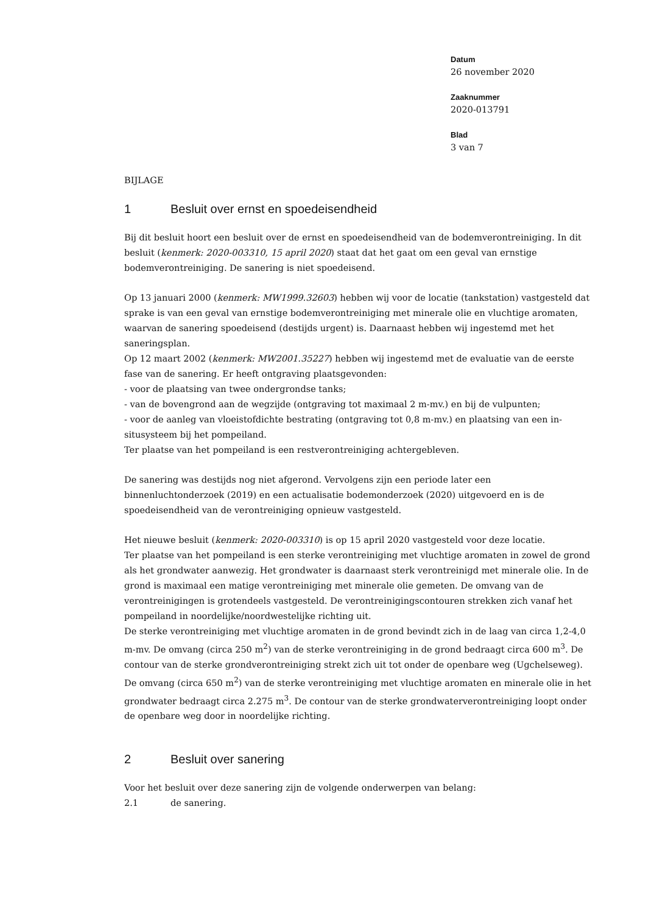Datum
26 november 2020
Zaaknummer
2020-013791
Blad
3 van 7
BIJLAGE
1 Besluit over ernst en spoedeisendheid
Bij dit besluit hoort een besluit over de ernst en spoedeisendheid van de bodemverontreiniging. In dit besluit (kenmerk: 2020-003310, 15 april 2020) staat dat het gaat om een geval van ernstige bodemverontreiniging. De sanering is niet spoedeisend.
Op 13 januari 2000 (kenmerk: MW1999.32603) hebben wij voor de locatie (tankstation) vastgesteld dat sprake is van een geval van ernstige bodemverontreiniging met minerale olie en vluchtige aromaten, waarvan de sanering spoedeisend (destijds urgent) is. Daarnaast hebben wij ingestemd met het saneringsplan.
Op 12 maart 2002 (kenmerk: MW2001.35227) hebben wij ingestemd met de evaluatie van de eerste fase van de sanering. Er heeft ontgraving plaatsgevonden:
- voor de plaatsing van twee ondergrondse tanks;
- van de bovengrond aan de wegzijde (ontgraving tot maximaal 2 m-mv.) en bij de vulpunten;
- voor de aanleg van vloeistofdichte bestrating (ontgraving tot 0,8 m-mv.) en plaatsing van een in-situsysteem bij het pompeiland.
Ter plaatse van het pompeiland is een restverontreiniging achtergebleven.
De sanering was destijds nog niet afgerond. Vervolgens zijn een periode later een binnenluchtonderzoek (2019) en een actualisatie bodemonderzoek (2020) uitgevoerd en is de spoedeisendheid van de verontreiniging opnieuw vastgesteld.
Het nieuwe besluit (kenmerk: 2020-003310) is op 15 april 2020 vastgesteld voor deze locatie.
Ter plaatse van het pompeiland is een sterke verontreiniging met vluchtige aromaten in zowel de grond als het grondwater aanwezig. Het grondwater is daarnaast sterk verontreinigd met minerale olie. In de grond is maximaal een matige verontreiniging met minerale olie gemeten. De omvang van de verontreinigingen is grotendeels vastgesteld. De verontreinigingscontouren strekken zich vanaf het pompeiland in noordelijke/noordwestelijke richting uit.
De sterke verontreiniging met vluchtige aromaten in de grond bevindt zich in de laag van circa 1,2-4,0 m-mv. De omvang (circa 250 m<sup>2</sup>) van de sterke verontreiniging in de grond bedraagt circa 600 m<sup>3</sup>. De contour van de sterke grondverontreiniging strekt zich uit tot onder de openbare weg (Ugchelseweg).
De omvang (circa 650 m<sup>2</sup>) van de sterke verontreiniging met vluchtige aromaten en minerale olie in het grondwater bedraagt circa 2.275 m<sup>3</sup>. De contour van de sterke grondwaterverontreiniging loopt onder de openbare weg door in noordelijke richting.
2 Besluit over sanering
Voor het besluit over deze sanering zijn de volgende onderwerpen van belang:
2.1 de sanering.